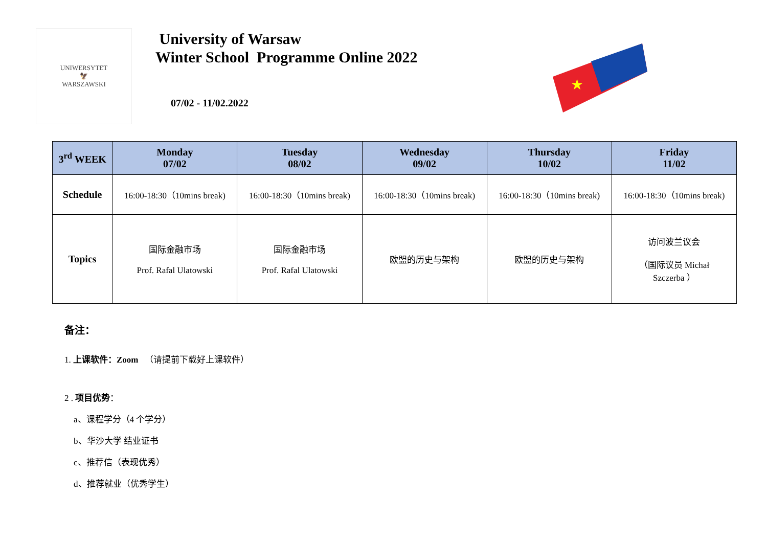UNIWERSYTET
🦅
WARSZAWSKI
University of Warsaw
Winter School Programme Online 2022
07/02 - 11/02.2022
★
| 3<sup>rd</sup> WEEK | Monday 07/02 | Tuesday 08/02 | Wednesday 09/02 | Thursday 10/02 | Friday 11/02 |
| --- | --- | --- | --- | --- | --- |
| Schedule | 16:00-18:30（10mins break) | 16:00-18:30（10mins break) | 16:00-18:30（10mins break) | 16:00-18:30（10mins break) | 16:00-18:30（10mins break) |
| Topics | 国际金融市场 Prof. Rafal Ulatowski | 国际金融市场 Prof. Rafal Ulatowski | 欧盟的历史与架构 | 欧盟的历史与架构 | 访问波兰议会 （国际议员 Michał Szczerba ） |
备注：
1. 上课软件：Zoom （请提前下载好上课软件）
2 . 项目优势：
a、课程学分（4 个学分）
b、华沙大学 结业证书
c、推荐信（表现优秀）
d、推荐就业（优秀学生）